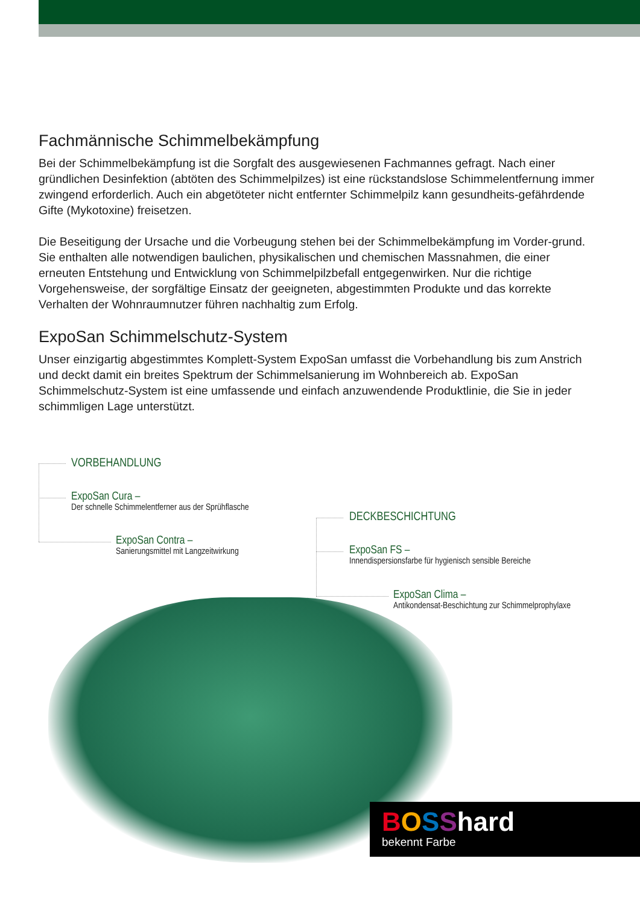Fachmännische Schimmelbekämpfung
Bei der Schimmelbekämpfung ist die Sorgfalt des ausgewiesenen Fachmannes gefragt. Nach einer gründlichen Desinfektion (abtöten des Schimmelpilzes) ist eine rückstandslose Schimmelentfernung immer zwingend erforderlich. Auch ein abgetöteter nicht entfernter Schimmelpilz kann gesundheits-gefährdende Gifte (Mykotoxine) freisetzen.
Die Beseitigung der Ursache und die Vorbeugung stehen bei der Schimmelbekämpfung im Vorder-grund. Sie enthalten alle notwendigen baulichen, physikalischen und chemischen Massnahmen, die einer erneuten Entstehung und Entwicklung von Schimmelpilzbefall entgegenwirken. Nur die richtige Vorgehensweise, der sorgfältige Einsatz der geeigneten, abgestimmten Produkte und das korrekte Verhalten der Wohnraumnutzer führen nachhaltig zum Erfolg.
ExpoSan Schimmelschutz-System
Unser einzigartig abgestimmtes Komplett-System ExpoSan umfasst die Vorbehandlung bis zum Anstrich und deckt damit ein breites Spektrum der Schimmelsanierung im Wohnbereich ab. ExpoSan Schimmelschutz-System ist eine umfassende und einfach anzuwendende Produktlinie, die Sie in jeder schimmligen Lage unterstützt.
VORBEHANDLUNG
ExpoSan Cura –
Der schnelle Schimmelentferner aus der Sprühflasche
ExpoSan Contra –
Sanierungsmittel mit Langzeitwirkung
DECKBESCHICHTUNG
ExpoSan FS –
Innendispersionsfarbe für hygienisch sensible Bereiche
ExpoSan Clima –
Antikondensat-Beschichtung zur Schimmelprophylaxe
BOSShard
bekennt Farbe